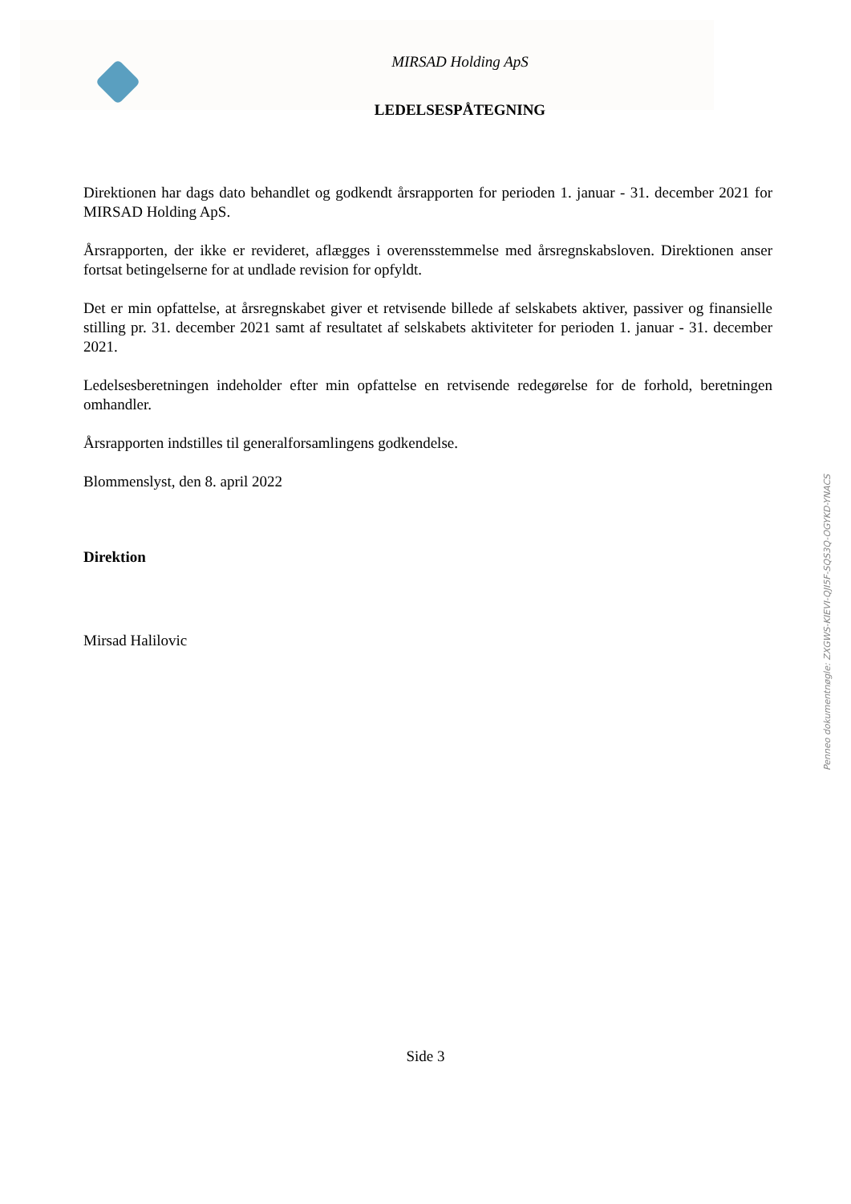MIRSAD Holding ApS
LEDELSESPÅTEGNING
Direktionen har dags dato behandlet og godkendt årsrapporten for perioden 1. januar - 31. december 2021 for MIRSAD Holding ApS.
Årsrapporten, der ikke er revideret, aflægges i overensstemmelse med årsregnskabsloven. Direktionen anser fortsat betingelserne for at undlade revision for opfyldt.
Det er min opfattelse, at årsregnskabet giver et retvisende billede af selskabets aktiver, passiver og finansielle stilling pr. 31. december 2021 samt af resultatet af selskabets aktiviteter for perioden 1. januar - 31. december 2021.
Ledelsesberetningen indeholder efter min opfattelse en retvisende redegørelse for de forhold, beretningen omhandler.
Årsrapporten indstilles til generalforsamlingens godkendelse.
Blommenslyst, den 8. april 2022
Direktion
Mirsad Halilovic
Penneo dokumentnøgle: ZXGWS-KIEVI-QJI5F-SQS3Q-OGYKD-YNACS
Side 3